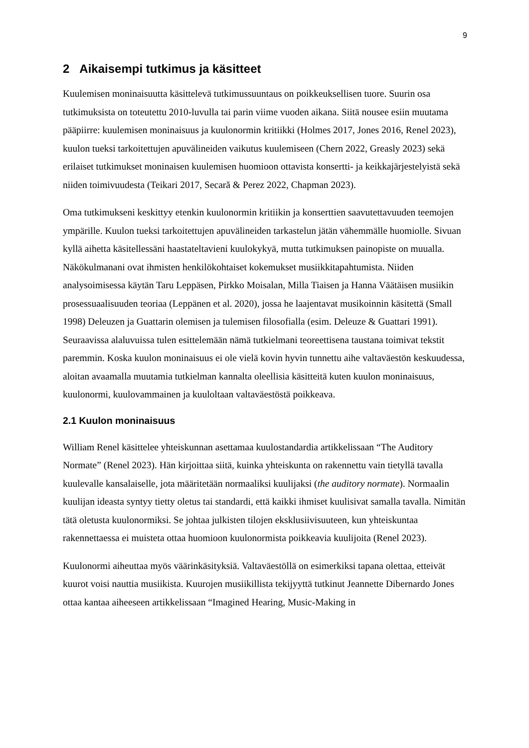9
2 Aikaisempi tutkimus ja käsitteet
Kuulemisen moninaisuutta käsittelevä tutkimussuuntaus on poikkeuksellisen tuore. Suurin osa tutkimuksista on toteutettu 2010-luvulla tai parin viime vuoden aikana. Siitä nousee esiin muutama pääpiirre: kuulemisen moninaisuus ja kuulonormin kritiikki (Holmes 2017, Jones 2016, Renel 2023), kuulon tueksi tarkoitettujen apuvälineiden vaikutus kuulemiseen (Chern 2022, Greasly 2023) sekä erilaiset tutkimukset moninaisen kuulemisen huomioon ottavista konsertti- ja keikkajärjestelyistä sekä niiden toimivuudesta (Teikari 2017, Secară & Perez 2022, Chapman 2023).
Oma tutkimukseni keskittyy etenkin kuulonormin kritiikin ja konserttien saavutettavuuden teemojen ympärille. Kuulon tueksi tarkoitettujen apuvälineiden tarkastelun jätän vähemmälle huomiolle. Sivuan kyllä aihetta käsitellessäni haastateltavieni kuulokykyä, mutta tutkimuksen painopiste on muualla. Näkökulmanani ovat ihmisten henkilökohtaiset kokemukset musiikkitapahtumista. Niiden analysoimisessa käytän Taru Leppäsen, Pirkko Moisalan, Milla Tiaisen ja Hanna Väätäisen musiikin prosessuaalisuuden teoriaa (Leppänen et al. 2020), jossa he laajentavat musikoinnin käsitettä (Small 1998) Deleuzen ja Guattarin olemisen ja tulemisen filosofialla (esim. Deleuze & Guattari 1991). Seuraavissa alaluvuissa tulen esittelemään nämä tutkielmani teoreettisena taustana toimivat tekstit paremmin. Koska kuulon moninaisuus ei ole vielä kovin hyvin tunnettu aihe valtaväestön keskuudessa, aloitan avaamalla muutamia tutkielman kannalta oleellisia käsitteitä kuten kuulon moninaisuus, kuulonormi, kuulovammainen ja kuuloltaan valtaväestöstä poikkeava.
2.1 Kuulon moninaisuus
William Renel käsittelee yhteiskunnan asettamaa kuulostandardia artikkelissaan “The Auditory Normate” (Renel 2023). Hän kirjoittaa siitä, kuinka yhteiskunta on rakennettu vain tietyllä tavalla kuulevalle kansalaiselle, jota määritetään normaaliksi kuulijaksi (the auditory normate). Normaalin kuulijan ideasta syntyy tietty oletus tai standardi, että kaikki ihmiset kuulisivat samalla tavalla. Nimitän tätä oletusta kuulonormiksi. Se johtaa julkisten tilojen eksklusiivisuuteen, kun yhteiskuntaa rakennettaessa ei muisteta ottaa huomioon kuulonormista poikkeavia kuulijoita (Renel 2023).
Kuulonormi aiheuttaa myös väärinkäsityksiä. Valtaväestöllä on esimerkiksi tapana olettaa, etteivät kuurot voisi nauttia musiikista. Kuurojen musiikillista tekijyyttä tutkinut Jeannette Dibernardo Jones ottaa kantaa aiheeseen artikkelissaan “Imagined Hearing, Music-Making in